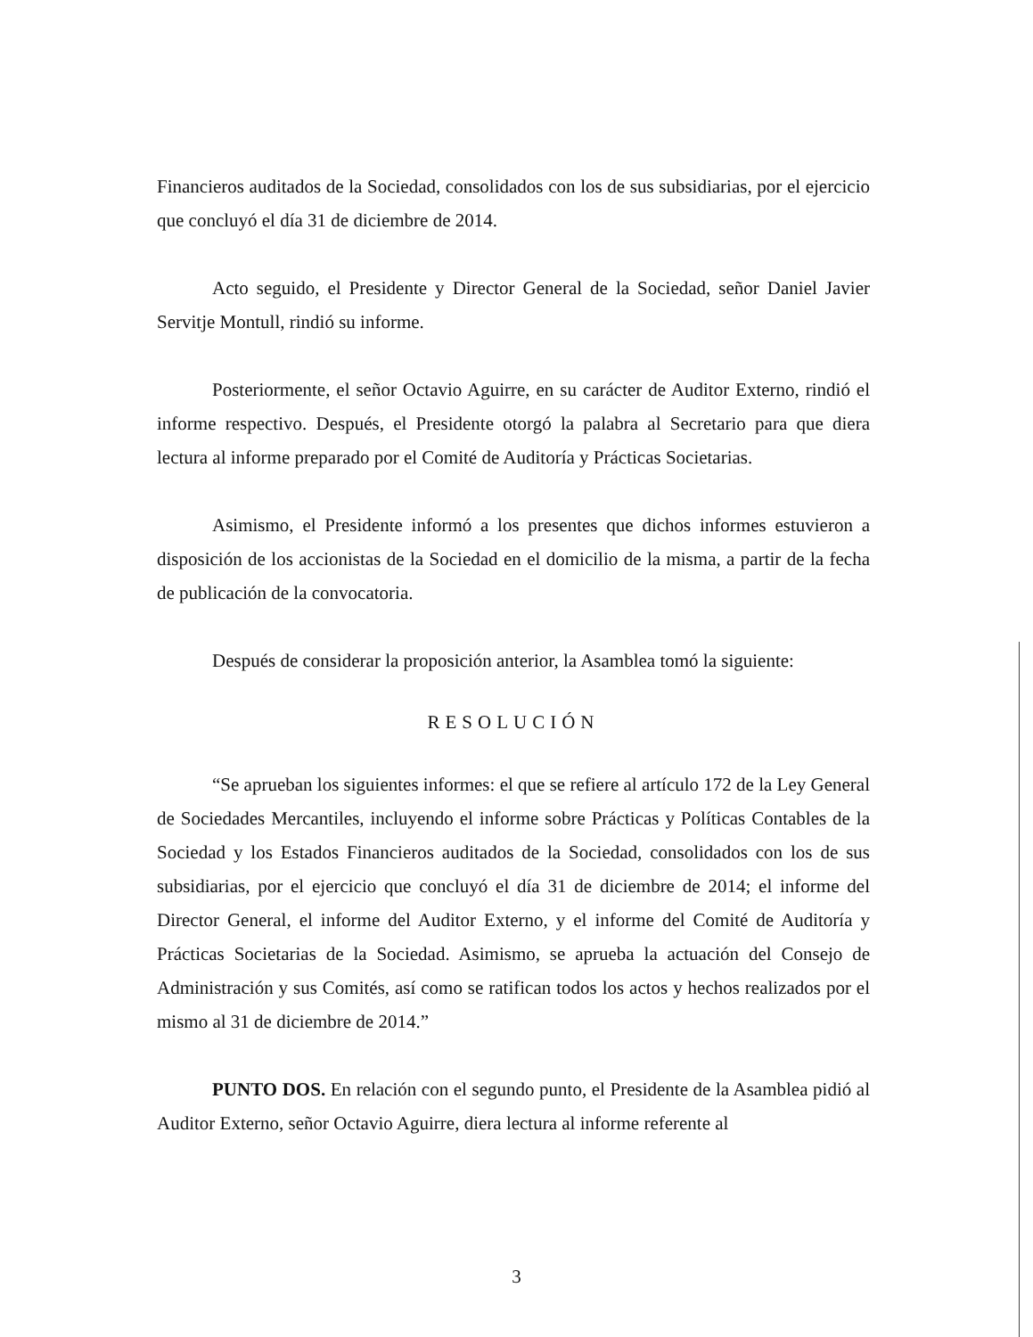Financieros auditados de la Sociedad, consolidados con los de sus subsidiarias, por el ejercicio que concluyó el día 31 de diciembre de 2014.
Acto seguido, el Presidente y Director General de la Sociedad, señor Daniel Javier Servitje Montull, rindió su informe.
Posteriormente, el señor Octavio Aguirre, en su carácter de Auditor Externo, rindió el informe respectivo. Después, el Presidente otorgó la palabra al Secretario para que diera lectura al informe preparado por el Comité de Auditoría y Prácticas Societarias.
Asimismo, el Presidente informó a los presentes que dichos informes estuvieron a disposición de los accionistas de la Sociedad en el domicilio de la misma, a partir de la fecha de publicación de la convocatoria.
Después de considerar la proposición anterior, la Asamblea tomó la siguiente:
RESOLUCIÓN
“Se aprueban los siguientes informes: el que se refiere al artículo 172 de la Ley General de Sociedades Mercantiles, incluyendo el informe sobre Prácticas y Políticas Contables de la Sociedad y los Estados Financieros auditados de la Sociedad, consolidados con los de sus subsidiarias, por el ejercicio que concluyó el día 31 de diciembre de 2014; el informe del Director General, el informe del Auditor Externo, y el informe del Comité de Auditoría y Prácticas Societarias de la Sociedad. Asimismo, se aprueba la actuación del Consejo de Administración y sus Comités, así como se ratifican todos los actos y hechos realizados por el mismo al 31 de diciembre de 2014.”
PUNTO DOS. En relación con el segundo punto, el Presidente de la Asamblea pidió al Auditor Externo, señor Octavio Aguirre, diera lectura al informe referente al
3